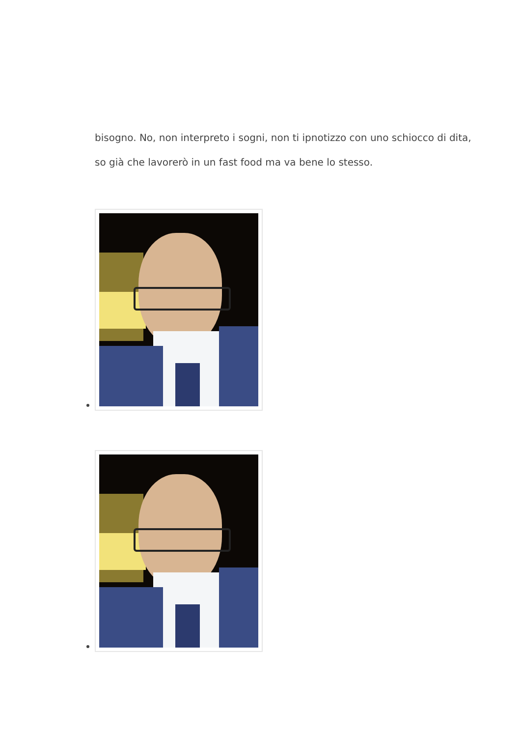bisogno. No, non interpreto i sogni, non ti ipnotizzo con uno schiocco di dita, so già che lavorerò in un fast food ma va bene lo stesso.